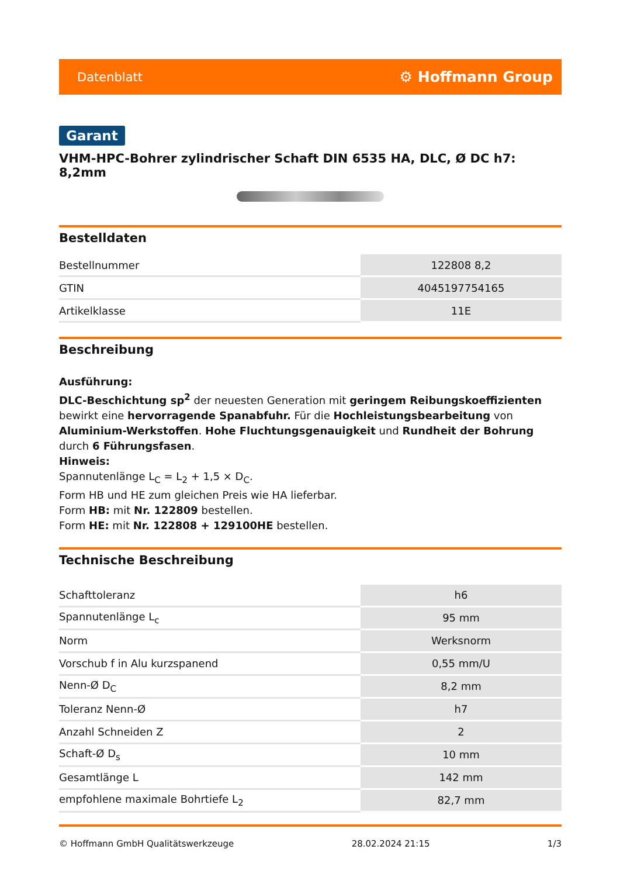Datenblatt ⚙ Hoffmann Group
Garant
VHM-HPC-Bohrer zylindrischer Schaft DIN 6535 HA, DLC, Ø DC h7: 8,2mm
Bestelldaten
| Bestellnummer | 122808 8,2 |
| GTIN | 4045197754165 |
| Artikelklasse | 11E |
Beschreibung
Ausführung:
DLC-Beschichtung sp<sup>2</sup> der neuesten Generation mit geringem Reibungskoeffizienten bewirkt eine hervorragende Spanabfuhr. Für die Hochleistungsbearbeitung von Aluminium-Werkstoffen. Hohe Fluchtungsgenauigkeit und Rundheit der Bohrung durch 6 Führungsfasen.
Hinweis:
Spannutenlänge L<sub>C</sub> = L<sub>2</sub> + 1,5 × D<sub>C</sub>.
Form HB und HE zum gleichen Preis wie HA lieferbar.
Form HB: mit Nr. 122809 bestellen.
Form HE: mit Nr. 122808 + 129100HE bestellen.
Technische Beschreibung
| Schafttoleranz | h6 |
| Spannutenlänge L<sub>c</sub> | 95 mm |
| Norm | Werksnorm |
| Vorschub f in Alu kurzspanend | 0,55 mm/U |
| Nenn-Ø D<sub>C</sub> | 8,2 mm |
| Toleranz Nenn-Ø | h7 |
| Anzahl Schneiden Z | 2 |
| Schaft-Ø D<sub>s</sub> | 10 mm |
| Gesamtlänge L | 142 mm |
| empfohlene maximale Bohrtiefe L<sub>2</sub> | 82,7 mm |
© Hoffmann GmbH Qualitätswerkzeuge 28.02.2024 21:15 1/3